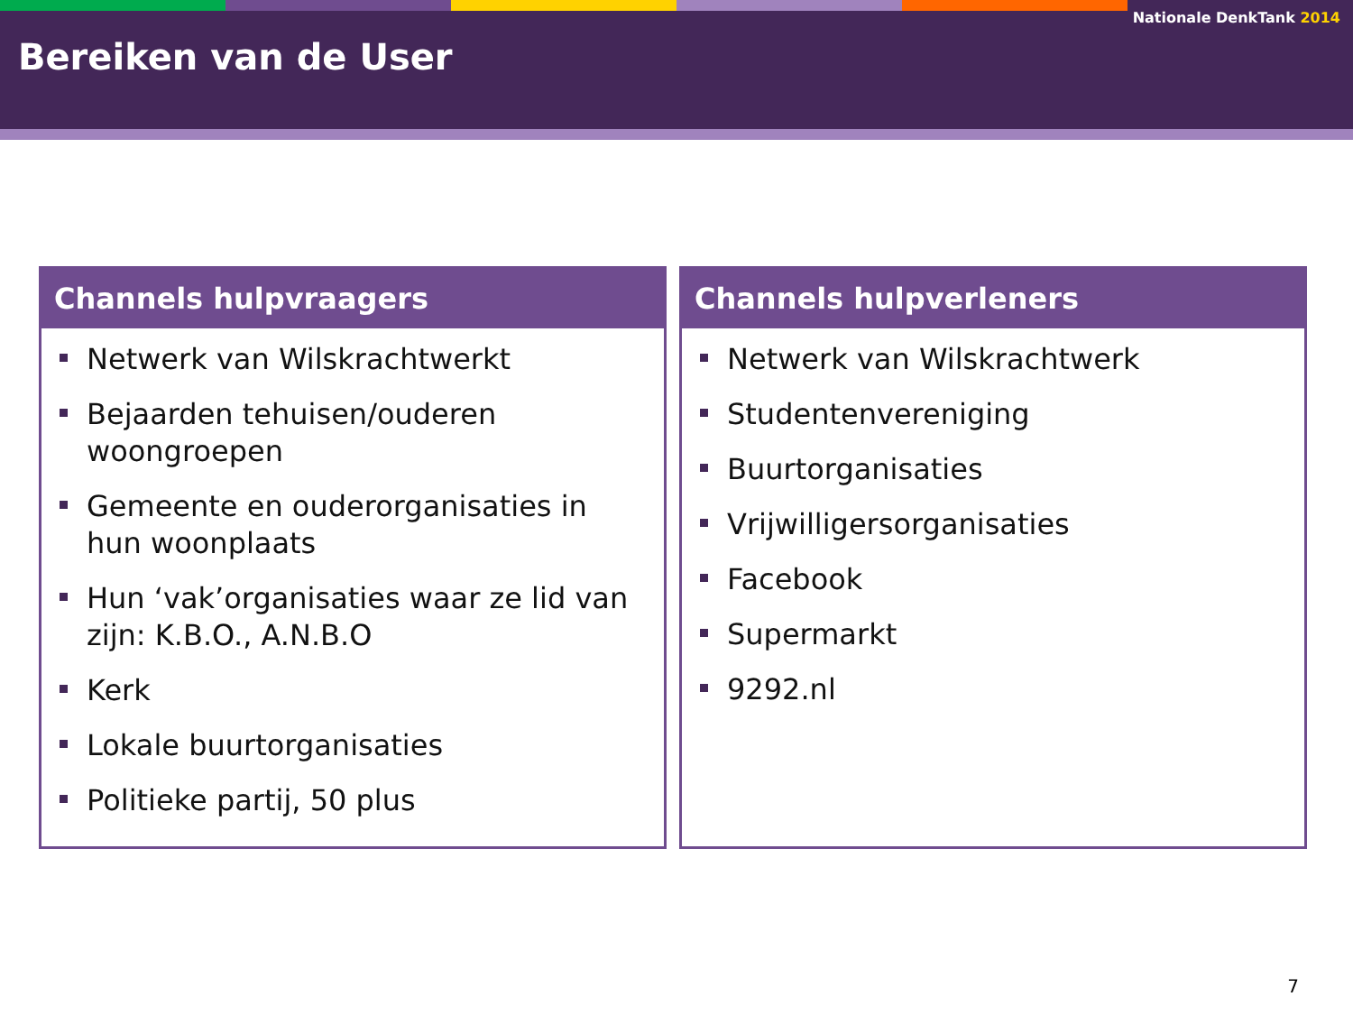Nationale DenkTank 2014
Bereiken van de User
Channels hulpvraagers
Netwerk van Wilskrachtwerkt
Bejaarden tehuisen/ouderen woongroepen
Gemeente en ouderorganisaties in hun woonplaats
Hun ‘vak’organisaties waar ze lid van zijn: K.B.O., A.N.B.O
Kerk
Lokale buurtorganisaties
Politieke partij, 50 plus
Channels hulpverleners
Netwerk van Wilskrachtwerk
Studentenvereniging
Buurtorganisaties
Vrijwilligersorganisaties
Facebook
Supermarkt
9292.nl
7